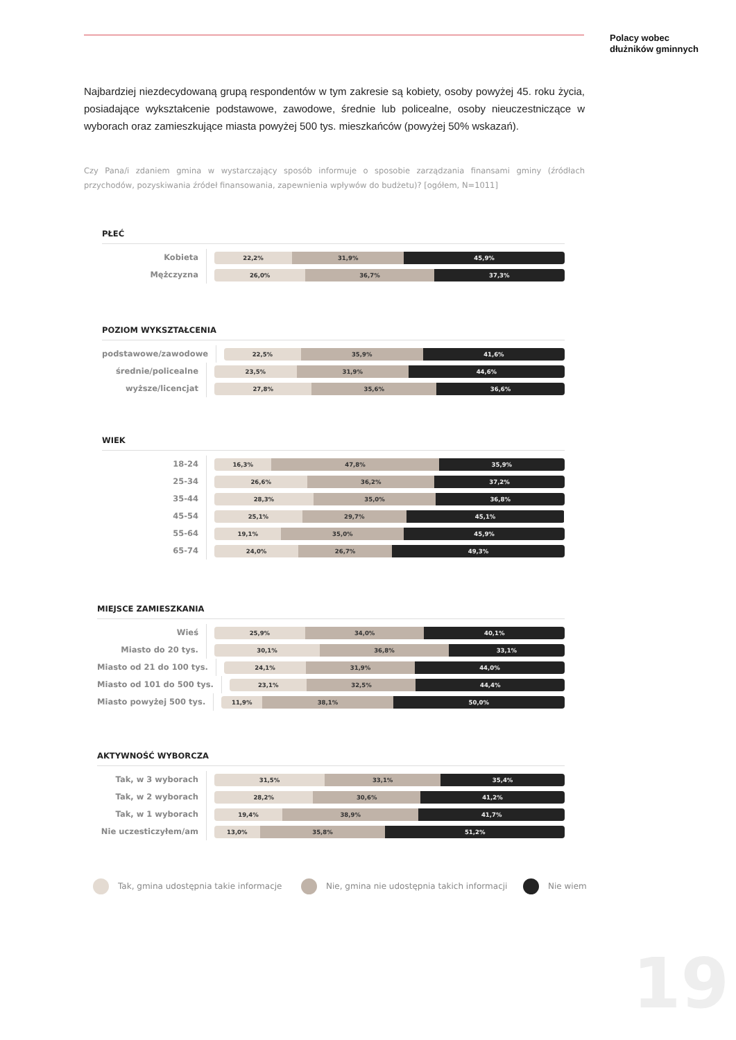Polacy wobec
dłużników gminnych
Najbardziej niezdecydowaną grupą respondentów w tym zakresie są kobiety, osoby powyżej 45. roku życia, posiadające wykształcenie podstawowe, zawodowe, średnie lub policealne, osoby nieuczestniczące w wyborach oraz zamieszkujące miasta powyżej 500 tys. mieszkańców (powyżej 50% wskazań).
Czy Pana/i zdaniem gmina w wystarczający sposób informuje o sposobie zarządzania finansami gminy (źródłach przychodów, pozyskiwania źródeł finansowania, zapewnienia wpływów do budżetu)? [ogółem, N=1011]
PŁEĆ
Kobieta
22,2% 31,9% 45,9%
Mężczyzna
26,0% 36,7% 37,3%
POZIOM WYKSZTAŁCENIA
podstawowe/zawodowe
22,5% 35,9% 41,6%
średnie/policealne
23,5% 31,9% 44,6%
wyższe/licencjat
27,8% 35,6% 36,6%
WIEK
18-24
16,3% 47,8% 35,9%
25-34
26,6% 36,2% 37,2%
35-44
28,3% 35,0% 36,8%
45-54
25,1% 29,7% 45,1%
55-64
19,1% 35,0% 45,9%
65-74
24,0% 26,7% 49,3%
MIEJSCE ZAMIESZKANIA
Wieś
25,9% 34,0% 40,1%
Miasto do 20 tys.
30,1% 36,8% 33,1%
Miasto od 21 do 100 tys.
24,1% 31,9% 44,0%
Miasto od 101 do 500 tys.
23,1% 32,5% 44,4%
Miasto powyżej 500 tys.
11,9% 38,1% 50,0%
AKTYWNOŚĆ WYBORCZA
Tak, w 3 wyborach
31,5% 33,1% 35,4%
Tak, w 2 wyborach
28,2% 30,6% 41,2%
Tak, w 1 wyborach
19,4% 38,9% 41,7%
Nie uczesticzyłem/am
13,0% 35,8% 51,2%
Tak, gmina udostępnia takie informacje Nie, gmina nie udostępnia takich informacji Nie wiem
19